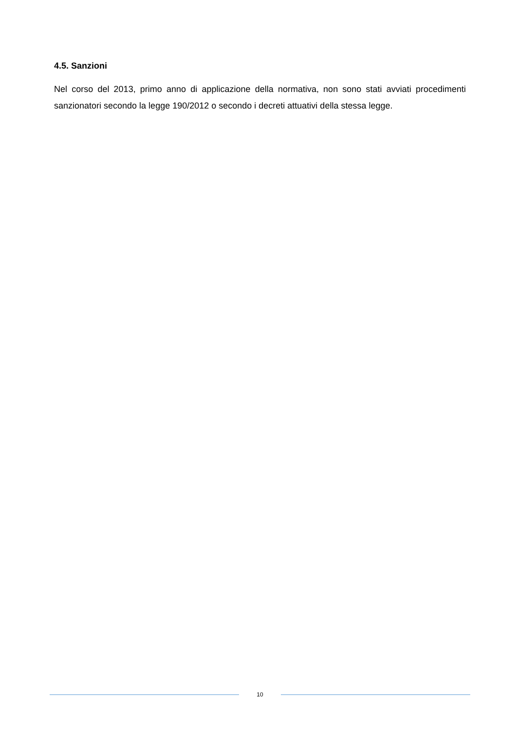4.5. Sanzioni
Nel corso del 2013, primo anno di applicazione della normativa, non sono stati avviati procedimenti sanzionatori secondo la legge 190/2012 o secondo i decreti attuativi della stessa legge.
10